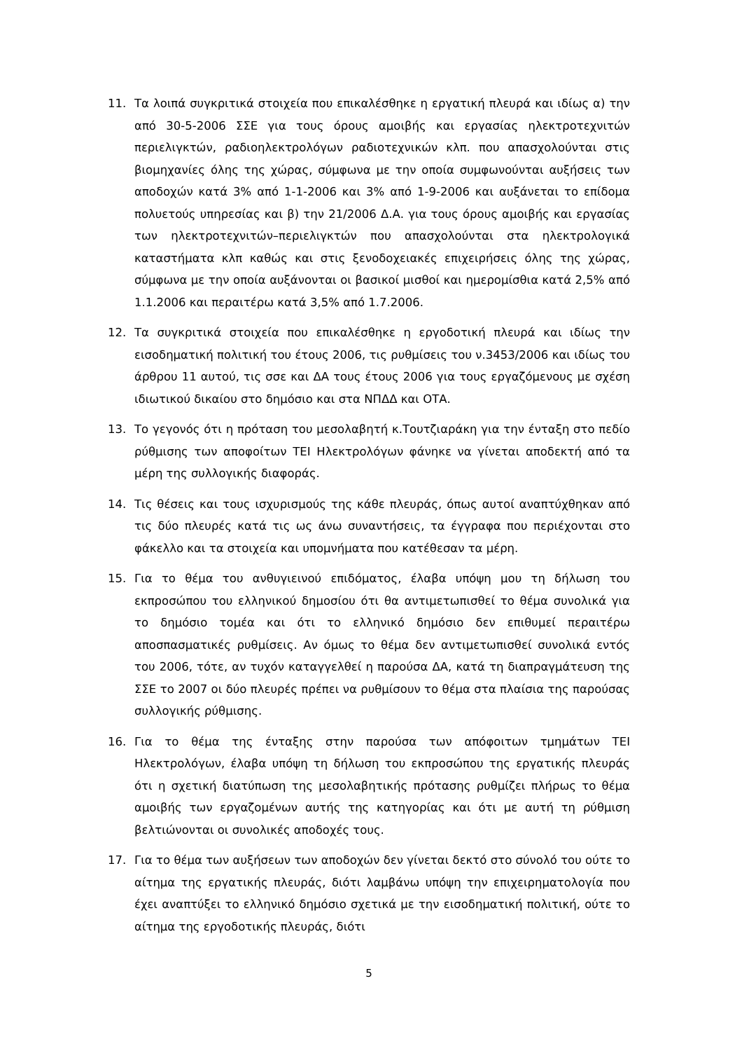11. Τα λοιπά συγκριτικά στοιχεία που επικαλέσθηκε η εργατική πλευρά και ιδίως α) την από 30-5-2006 ΣΣΕ για τους όρους αμοιβής και εργασίας ηλεκτροτεχνιτών περιελιγκτών, ραδιοηλεκτρολόγων ραδιοτεχνικών κλπ. που απασχολούνται στις βιομηχανίες όλης της χώρας, σύμφωνα με την οποία συμφωνούνται αυξήσεις των αποδοχών κατά 3% από 1-1-2006 και 3% από 1-9-2006 και αυξάνεται το επίδομα πολυετούς υπηρεσίας και β) την 21/2006 Δ.Α. για τους όρους αμοιβής και εργασίας των ηλεκτροτεχνιτών–περιελιγκτών που απασχολούνται στα ηλεκτρολογικά καταστήματα κλπ καθώς και στις ξενοδοχειακές επιχειρήσεις όλης της χώρας, σύμφωνα με την οποία αυξάνονται οι βασικοί μισθοί και ημερομίσθια κατά 2,5% από 1.1.2006 και περαιτέρω κατά 3,5% από 1.7.2006.
12. Τα συγκριτικά στοιχεία που επικαλέσθηκε η εργοδοτική πλευρά και ιδίως την εισοδηματική πολιτική του έτους 2006, τις ρυθμίσεις του ν.3453/2006 και ιδίως του άρθρου 11 αυτού, τις σσε και ΔΑ τους έτους 2006 για τους εργαζόμενους με σχέση ιδιωτικού δικαίου στο δημόσιο και στα ΝΠΔΔ και ΟΤΑ.
13. Το γεγονός ότι η πρόταση του μεσολαβητή κ.Τουτζιαράκη για την ένταξη στο πεδίο ρύθμισης των αποφοίτων ΤΕΙ Ηλεκτρολόγων φάνηκε να γίνεται αποδεκτή από τα μέρη της συλλογικής διαφοράς.
14. Τις θέσεις και τους ισχυρισμούς της κάθε πλευράς, όπως αυτοί αναπτύχθηκαν από τις δύο πλευρές κατά τις ως άνω συναντήσεις, τα έγγραφα που περιέχονται στο φάκελλο και τα στοιχεία και υπομνήματα που κατέθεσαν τα μέρη.
15. Για το θέμα του ανθυγιεινού επιδόματος, έλαβα υπόψη μου τη δήλωση του εκπροσώπου του ελληνικού δημοσίου ότι θα αντιμετωπισθεί το θέμα συνολικά για το δημόσιο τομέα και ότι το ελληνικό δημόσιο δεν επιθυμεί περαιτέρω αποσπασματικές ρυθμίσεις. Αν όμως το θέμα δεν αντιμετωπισθεί συνολικά εντός του 2006, τότε, αν τυχόν καταγγελθεί η παρούσα ΔΑ, κατά τη διαπραγμάτευση της ΣΣΕ το 2007 οι δύο πλευρές πρέπει να ρυθμίσουν το θέμα στα πλαίσια της παρούσας συλλογικής ρύθμισης.
16. Για το θέμα της ένταξης στην παρούσα των απόφοιτων τμημάτων ΤΕΙ Ηλεκτρολόγων, έλαβα υπόψη τη δήλωση του εκπροσώπου της εργατικής πλευράς ότι η σχετική διατύπωση της μεσολαβητικής πρότασης ρυθμίζει πλήρως το θέμα αμοιβής των εργαζομένων αυτής της κατηγορίας και ότι με αυτή τη ρύθμιση βελτιώνονται οι συνολικές αποδοχές τους.
17. Για το θέμα των αυξήσεων των αποδοχών δεν γίνεται δεκτό στο σύνολό του ούτε το αίτημα της εργατικής πλευράς, διότι λαμβάνω υπόψη την επιχειρηματολογία που έχει αναπτύξει το ελληνικό δημόσιο σχετικά με την εισοδηματική πολιτική, ούτε το αίτημα της εργοδοτικής πλευράς, διότι
5